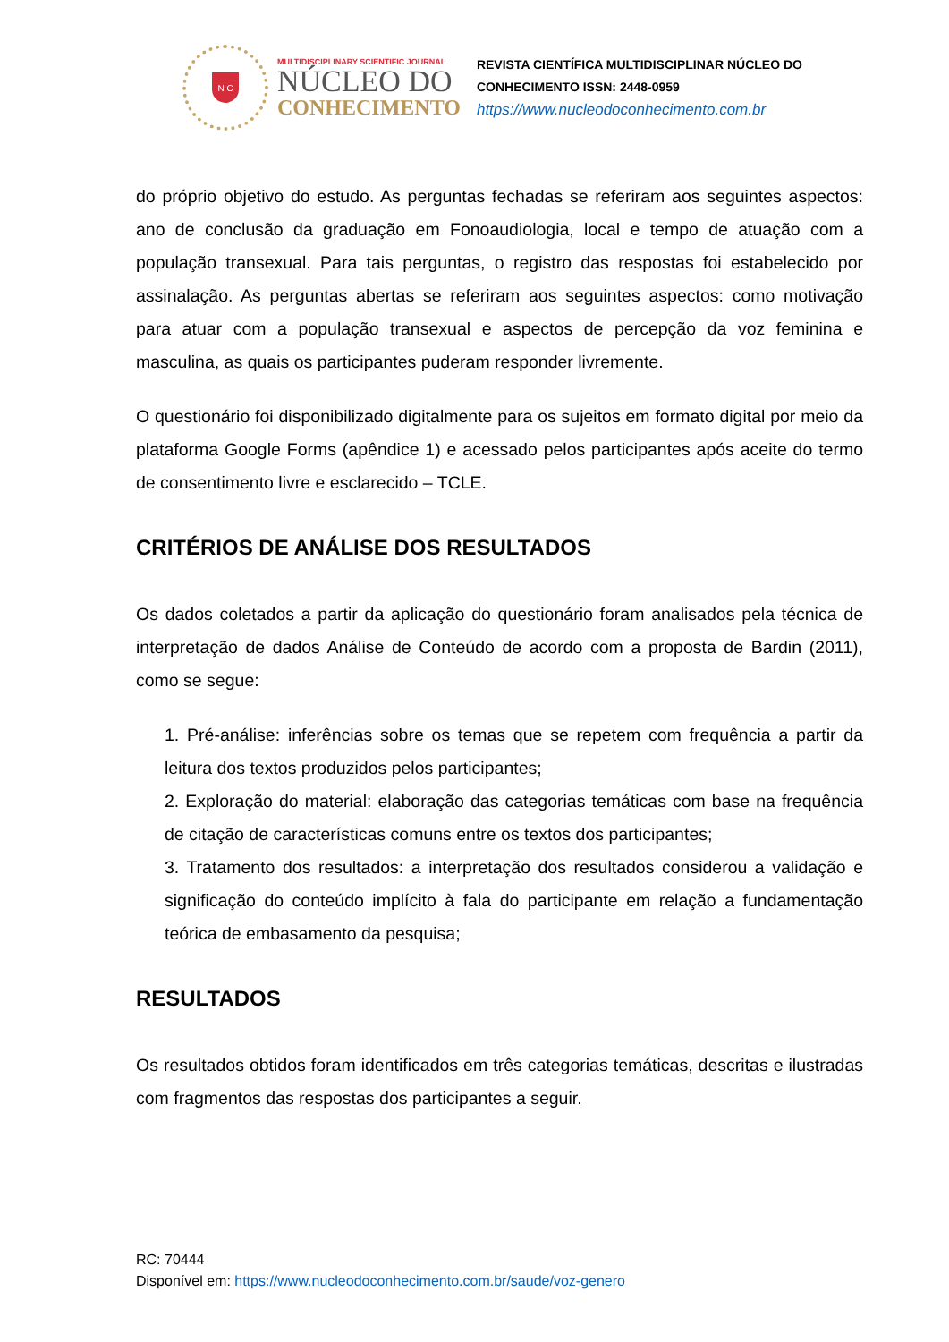N C
MULTIDISCIPLINARY SCIENTIFIC JOURNAL
NÚCLEO DO
CONHECIMENTO
REVISTA CIENTÍFICA MULTIDISCIPLINAR NÚCLEO DO
CONHECIMENTO ISSN: 2448-0959
https://www.nucleodoconhecimento.com.br
do próprio objetivo do estudo. As perguntas fechadas se referiram aos seguintes aspectos: ano de conclusão da graduação em Fonoaudiologia, local e tempo de atuação com a população transexual. Para tais perguntas, o registro das respostas foi estabelecido por assinalação. As perguntas abertas se referiram aos seguintes aspectos: como motivação para atuar com a população transexual e aspectos de percepção da voz feminina e masculina, as quais os participantes puderam responder livremente.
O questionário foi disponibilizado digitalmente para os sujeitos em formato digital por meio da plataforma Google Forms (apêndice 1) e acessado pelos participantes após aceite do termo de consentimento livre e esclarecido – TCLE.
CRITÉRIOS DE ANÁLISE DOS RESULTADOS
Os dados coletados a partir da aplicação do questionário foram analisados pela técnica de interpretação de dados Análise de Conteúdo de acordo com a proposta de Bardin (2011), como se segue:
1. Pré-análise: inferências sobre os temas que se repetem com frequência a partir da leitura dos textos produzidos pelos participantes;
2. Exploração do material: elaboração das categorias temáticas com base na frequência de citação de características comuns entre os textos dos participantes;
3. Tratamento dos resultados: a interpretação dos resultados considerou a validação e significação do conteúdo implícito à fala do participante em relação a fundamentação teórica de embasamento da pesquisa;
RESULTADOS
Os resultados obtidos foram identificados em três categorias temáticas, descritas e ilustradas com fragmentos das respostas dos participantes a seguir.
RC: 70444
Disponível em: https://www.nucleodoconhecimento.com.br/saude/voz-genero